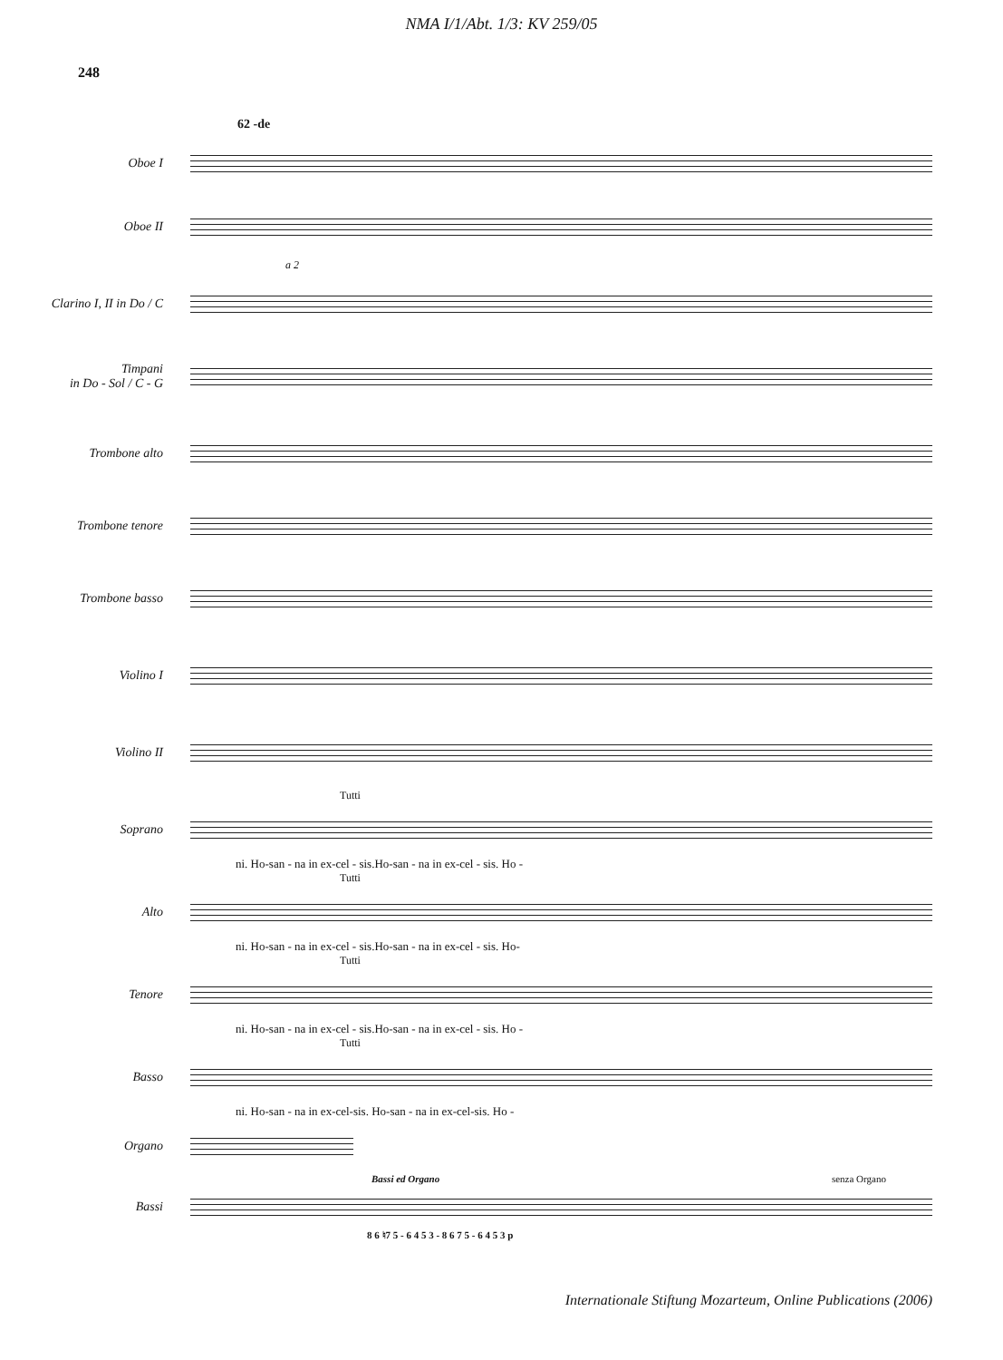NMA I/1/Abt. 1/3: KV 259/05
248
62 -de
Oboe I
Oboe II
a 2
Clarino I, II in Do / C
Timpani
in Do - Sol / C - G
Trombone alto
Trombone tenore
Trombone basso
Violino I
Violino II
Tutti
Soprano
ni. Ho-san - na in ex-cel - sis.Ho-san - na in ex-cel - sis. Ho -
Tutti
Alto
ni. Ho-san - na in ex-cel - sis.Ho-san - na in ex-cel - sis. Ho-
Tutti
Tenore
ni. Ho-san - na in ex-cel - sis.Ho-san - na in ex-cel - sis. Ho -
Tutti
Basso
ni. Ho-san - na in ex-cel-sis. Ho-san - na in ex-cel-sis. Ho -
Organo
Bassi ed Organo senza Organo
Bassi
8 6 ♮7 5 - 6 4 5 3 - 8 6 7 5 - 6 4 5 3 p
Internationale Stiftung Mozarteum, Online Publications (2006)